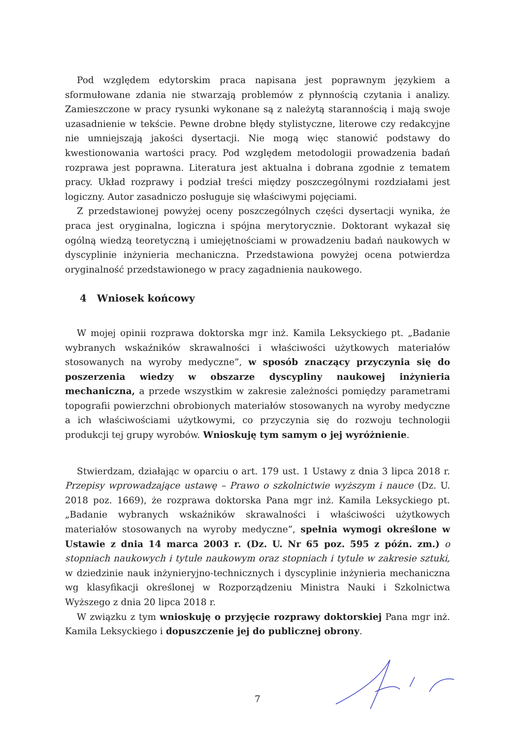Pod względem edytorskim praca napisana jest poprawnym językiem a sformułowane zdania nie stwarzają problemów z płynnością czytania i analizy. Zamieszczone w pracy rysunki wykonane są z należytą starannością i mają swoje uzasadnienie w tekście. Pewne drobne błędy stylistyczne, literowe czy redakcyjne nie umniejszają jakości dysertacji. Nie mogą więc stanowić podstawy do kwestionowania wartości pracy. Pod względem metodologii prowadzenia badań rozprawa jest poprawna. Literatura jest aktualna i dobrana zgodnie z tematem pracy. Układ rozprawy i podział treści między poszczególnymi rozdziałami jest logiczny. Autor zasadniczo posługuje się właściwymi pojęciami.
Z przedstawionej powyżej oceny poszczególnych części dysertacji wynika, że praca jest oryginalna, logiczna i spójna merytorycznie. Doktorant wykazał się ogólną wiedzą teoretyczną i umiejętnościami w prowadzeniu badań naukowych w dyscyplinie inżynieria mechaniczna. Przedstawiona powyżej ocena potwierdza oryginalność przedstawionego w pracy zagadnienia naukowego.
4 Wniosek końcowy
W mojej opinii rozprawa doktorska mgr inż. Kamila Leksyckiego pt. „Badanie wybranych wskaźników skrawalności i właściwości użytkowych materiałów stosowanych na wyroby medyczne”, w sposób znaczący przyczynia się do poszerzenia wiedzy w obszarze dyscypliny naukowej inżynieria mechaniczna, a przede wszystkim w zakresie zależności pomiędzy parametrami topografii powierzchni obrobionych materiałów stosowanych na wyroby medyczne a ich właściwościami użytkowymi, co przyczynia się do rozwoju technologii produkcji tej grupy wyrobów. Wnioskuję tym samym o jej wyróżnienie.
Stwierdzam, działając w oparciu o art. 179 ust. 1 Ustawy z dnia 3 lipca 2018 r. Przepisy wprowadzające ustawę – Prawo o szkolnictwie wyższym i nauce (Dz. U. 2018 poz. 1669), że rozprawa doktorska Pana mgr inż. Kamila Leksyckiego pt. „Badanie wybranych wskaźników skrawalności i właściwości użytkowych materiałów stosowanych na wyroby medyczne”, spełnia wymogi określone w Ustawie z dnia 14 marca 2003 r. (Dz. U. Nr 65 poz. 595 z późn. zm.) o stopniach naukowych i tytule naukowym oraz stopniach i tytule w zakresie sztuki, w dziedzinie nauk inżynieryjno-technicznych i dyscyplinie inżynieria mechaniczna wg klasyfikacji określonej w Rozporządzeniu Ministra Nauki i Szkolnictwa Wyższego z dnia 20 lipca 2018 r.
W związku z tym wnioskuję o przyjęcie rozprawy doktorskiej Pana mgr inż. Kamila Leksyckiego i dopuszczenie jej do publicznej obrony.
7